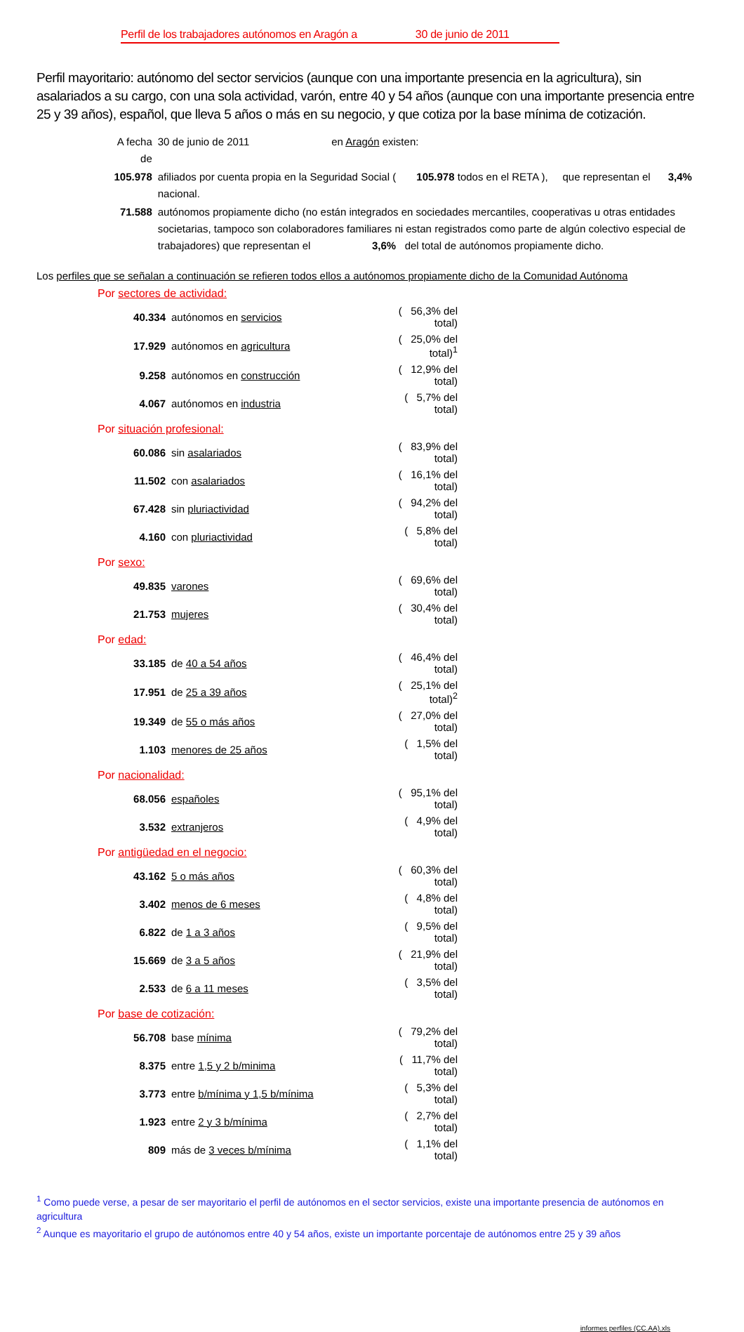Perfil de los trabajadores autónomos en Aragón a 30 de junio de 2011
Perfil mayoritario: autónomo del sector servicios (aunque con una importante presencia en la agricultura), sin asalariados a su cargo, con una sola actividad, varón, entre 40 y 54 años (aunque con una importante presencia entre 25 y 39 años), español, que lleva 5 años o más en su negocio, y que cotiza por la base mínima de cotización.
| A fecha de | 30 de junio de 2011 en Aragón existen: |
| 105.978 | afiliados por cuenta propia en la Seguridad Social ( 105.978 todos en el RETA ), que representan el 3,4% nacional. |
| 71.588 | autónomos propiamente dicho (no están integrados en sociedades mercantiles, cooperativas u otras entidades societarias, tampoco son colaboradores familiares ni estan registrados como parte de algún colectivo especial de trabajadores) que representan el 3,6% del total de autónomos propiamente dicho. |
Los perfiles que se señalan a continuación se refieren todos ellos a autónomos propiamente dicho de la Comunidad Autónoma
Por sectores de actividad:
| 40.334 | autónomos en servicios | ( 56,3% del total) |
| 17.929 | autónomos en agricultura | ( 25,0% del total)<sup>1</sup> |
| 9.258 | autónomos en construcción | ( 12,9% del total) |
| 4.067 | autónomos en industria | ( 5,7% del total) |
Por situación profesional:
| 60.086 | sin asalariados | ( 83,9% del total) |
| 11.502 | con asalariados | ( 16,1% del total) |
| 67.428 | sin pluriactividad | ( 94,2% del total) |
| 4.160 | con pluriactividad | ( 5,8% del total) |
Por sexo:
| 49.835 | varones | ( 69,6% del total) |
| 21.753 | mujeres | ( 30,4% del total) |
Por edad:
| 33.185 | de 40 a 54 años | ( 46,4% del total) |
| 17.951 | de 25 a 39 años | ( 25,1% del total)<sup>2</sup> |
| 19.349 | de 55 o más años | ( 27,0% del total) |
| 1.103 | menores de 25 años | ( 1,5% del total) |
Por nacionalidad:
| 68.056 | españoles | ( 95,1% del total) |
| 3.532 | extranjeros | ( 4,9% del total) |
Por antigüedad en el negocio:
| 43.162 | 5 o más años | ( 60,3% del total) |
| 3.402 | menos de 6 meses | ( 4,8% del total) |
| 6.822 | de 1 a 3 años | ( 9,5% del total) |
| 15.669 | de 3 a 5 años | ( 21,9% del total) |
| 2.533 | de 6 a 11 meses | ( 3,5% del total) |
Por base de cotización:
| 56.708 | base mínima | ( 79,2% del total) |
| 8.375 | entre 1,5 y 2 b/minima | ( 11,7% del total) |
| 3.773 | entre b/mínima y 1,5 b/mínima | ( 5,3% del total) |
| 1.923 | entre 2 y 3 b/mínima | ( 2,7% del total) |
| 809 | más de 3 veces b/mínima | ( 1,1% del total) |
<sup>1</sup> Como puede verse, a pesar de ser mayoritario el perfil de autónomos en el sector servicios, existe una importante presencia de autónomos en agricultura
<sup>2</sup> Aunque es mayoritario el grupo de autónomos entre 40 y 54 años, existe un importante porcentaje de autónomos entre 25 y 39 años
informes perfiles (CC.AA).xls